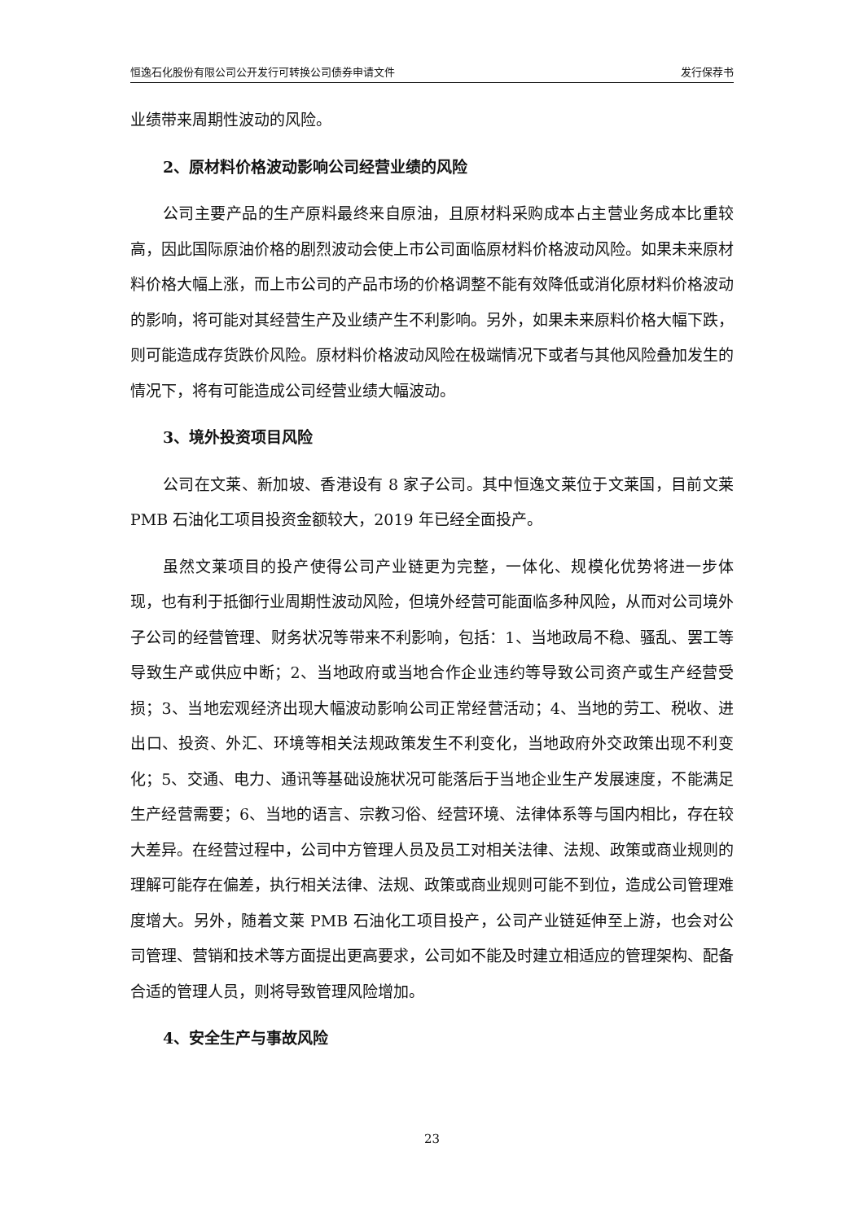恒逸石化股份有限公司公开发行可转换公司债券申请文件 发行保荐书
业绩带来周期性波动的风险。
2、原材料价格波动影响公司经营业绩的风险
公司主要产品的生产原料最终来自原油，且原材料采购成本占主营业务成本比重较高，因此国际原油价格的剧烈波动会使上市公司面临原材料价格波动风险。如果未来原材料价格大幅上涨，而上市公司的产品市场的价格调整不能有效降低或消化原材料价格波动的影响，将可能对其经营生产及业绩产生不利影响。另外，如果未来原料价格大幅下跌，则可能造成存货跌价风险。原材料价格波动风险在极端情况下或者与其他风险叠加发生的情况下，将有可能造成公司经营业绩大幅波动。
3、境外投资项目风险
公司在文莱、新加坡、香港设有 8 家子公司。其中恒逸文莱位于文莱国，目前文莱 PMB 石油化工项目投资金额较大，2019 年已经全面投产。
虽然文莱项目的投产使得公司产业链更为完整，一体化、规模化优势将进一步体现，也有利于抵御行业周期性波动风险，但境外经营可能面临多种风险，从而对公司境外子公司的经营管理、财务状况等带来不利影响，包括：1、当地政局不稳、骚乱、罢工等导致生产或供应中断；2、当地政府或当地合作企业违约等导致公司资产或生产经营受损；3、当地宏观经济出现大幅波动影响公司正常经营活动；4、当地的劳工、税收、进出口、投资、外汇、环境等相关法规政策发生不利变化，当地政府外交政策出现不利变化；5、交通、电力、通讯等基础设施状况可能落后于当地企业生产发展速度，不能满足生产经营需要；6、当地的语言、宗教习俗、经营环境、法律体系等与国内相比，存在较大差异。在经营过程中，公司中方管理人员及员工对相关法律、法规、政策或商业规则的理解可能存在偏差，执行相关法律、法规、政策或商业规则可能不到位，造成公司管理难度增大。另外，随着文莱 PMB 石油化工项目投产，公司产业链延伸至上游，也会对公司管理、营销和技术等方面提出更高要求，公司如不能及时建立相适应的管理架构、配备合适的管理人员，则将导致管理风险增加。
4、安全生产与事故风险
23